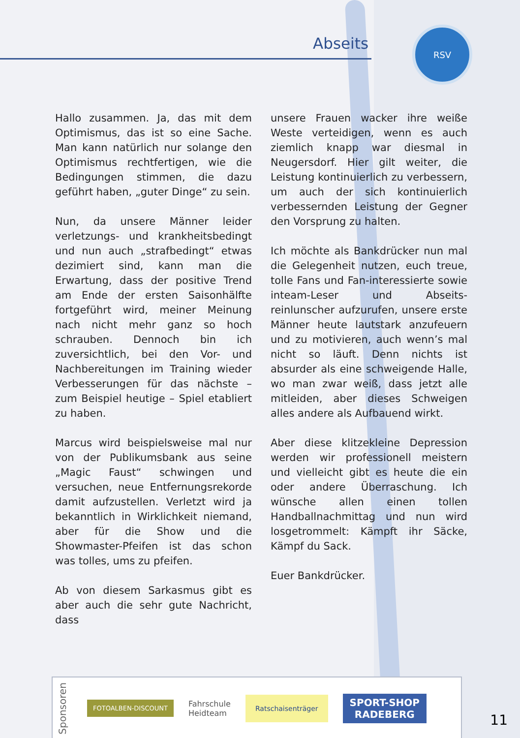Abseits
RSV
Hallo zusammen. Ja, das mit dem Optimismus, das ist so eine Sache. Man kann natürlich nur solange den Optimismus rechtfertigen, wie die Bedingungen stimmen, die dazu geführt haben, „guter Dinge“ zu sein.
Nun, da unsere Männer leider verletzungs- und krankheitsbedingt und nun auch „strafbedingt“ etwas dezimiert sind, kann man die Erwartung, dass der positive Trend am Ende der ersten Saisonhälfte fortgeführt wird, meiner Meinung nach nicht mehr ganz so hoch schrauben. Dennoch bin ich zuversichtlich, bei den Vor- und Nachbereitungen im Training wieder Verbesserungen für das nächste – zum Beispiel heutige – Spiel etabliert zu haben.
Marcus wird beispielsweise mal nur von der Publikumsbank aus seine „Magic Faust“ schwingen und versuchen, neue Entfernungsrekorde damit aufzustellen. Verletzt wird ja bekanntlich in Wirklichkeit niemand, aber für die Show und die Showmaster-Pfeifen ist das schon was tolles, ums zu pfeifen.
Ab von diesem Sarkasmus gibt es aber auch die sehr gute Nachricht, dass
unsere Frauen wacker ihre weiße Weste verteidigen, wenn es auch ziemlich knapp war diesmal in Neugersdorf. Hier gilt weiter, die Leistung kontinuierlich zu verbessern, um auch der sich kontinuierlich verbessernden Leistung der Gegner den Vorsprung zu halten.
Ich möchte als Bankdrücker nun mal die Gelegenheit nutzen, euch treue, tolle Fans und Fan-interessierte sowie inteam-Leser und Abseits-reinlunscher aufzurufen, unsere erste Männer heute lautstark anzufeuern und zu motivieren, auch wenn’s mal nicht so läuft. Denn nichts ist absurder als eine schweigende Halle, wo man zwar weiß, dass jetzt alle mitleiden, aber dieses Schweigen alles andere als Aufbauend wirkt.
Aber diese klitzekleine Depression werden wir professionell meistern und vielleicht gibt es heute die ein oder andere Überraschung. Ich wünsche allen einen tollen Handballnachmittag und nun wird losgetrommelt: Kämpft ihr Säcke, Kämpf du Sack.
Euer Bankdrücker.
Sponsoren
FOTOALBEN-DISCOUNT
Fahrschule
Heidteam
Ratschaisenträger
SPORT-SHOP
RADEBERG
11